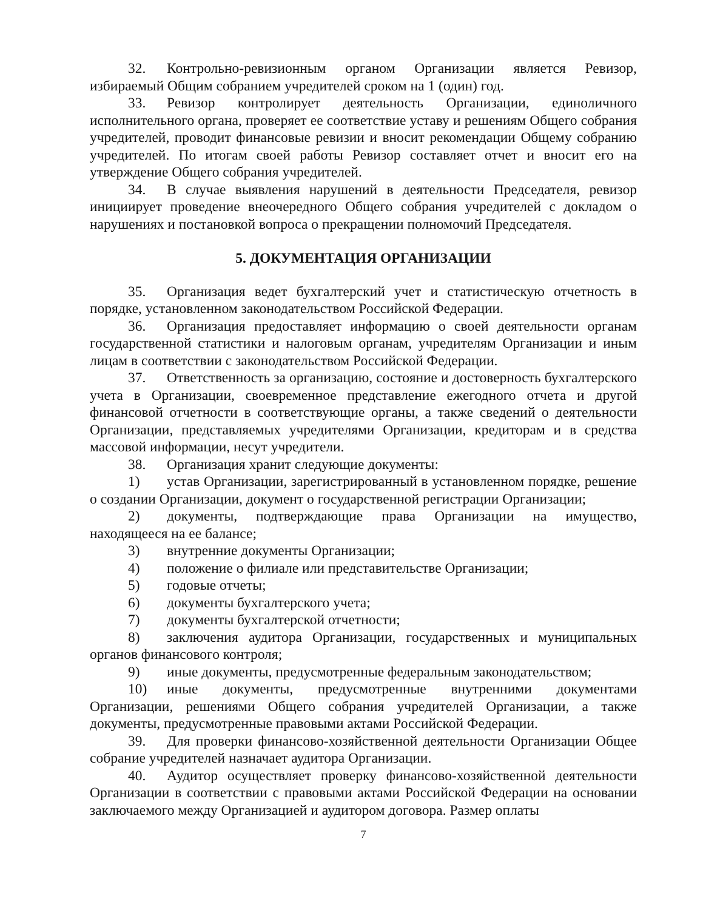32. Контрольно-ревизионным органом Организации является Ревизор, избираемый Общим собранием учредителей сроком на 1 (один) год.
33. Ревизор контролирует деятельность Организации, единоличного исполнительного органа, проверяет ее соответствие уставу и решениям Общего собрания учредителей, проводит финансовые ревизии и вносит рекомендации Общему собранию учредителей. По итогам своей работы Ревизор составляет отчет и вносит его на утверждение Общего собрания учредителей.
34. В случае выявления нарушений в деятельности Председателя, ревизор инициирует проведение внеочередного Общего собрания учредителей с докладом о нарушениях и постановкой вопроса о прекращении полномочий Председателя.
5. ДОКУМЕНТАЦИЯ ОРГАНИЗАЦИИ
35. Организация ведет бухгалтерский учет и статистическую отчетность в порядке, установленном законодательством Российской Федерации.
36. Организация предоставляет информацию о своей деятельности органам государственной статистики и налоговым органам, учредителям Организации и иным лицам в соответствии с законодательством Российской Федерации.
37. Ответственность за организацию, состояние и достоверность бухгалтерского учета в Организации, своевременное представление ежегодного отчета и другой финансовой отчетности в соответствующие органы, а также сведений о деятельности Организации, представляемых учредителями Организации, кредиторам и в средства массовой информации, несут учредители.
38. Организация хранит следующие документы:
1) устав Организации, зарегистрированный в установленном порядке, решение о создании Организации, документ о государственной регистрации Организации;
2) документы, подтверждающие права Организации на имущество, находящееся на ее балансе;
3) внутренние документы Организации;
4) положение о филиале или представительстве Организации;
5) годовые отчеты;
6) документы бухгалтерского учета;
7) документы бухгалтерской отчетности;
8) заключения аудитора Организации, государственных и муниципальных органов финансового контроля;
9) иные документы, предусмотренные федеральным законодательством;
10) иные документы, предусмотренные внутренними документами Организации, решениями Общего собрания учредителей Организации, а также документы, предусмотренные правовыми актами Российской Федерации.
39. Для проверки финансово-хозяйственной деятельности Организации Общее собрание учредителей назначает аудитора Организации.
40. Аудитор осуществляет проверку финансово-хозяйственной деятельности Организации в соответствии с правовыми актами Российской Федерации на основании заключаемого между Организацией и аудитором договора. Размер оплаты
7